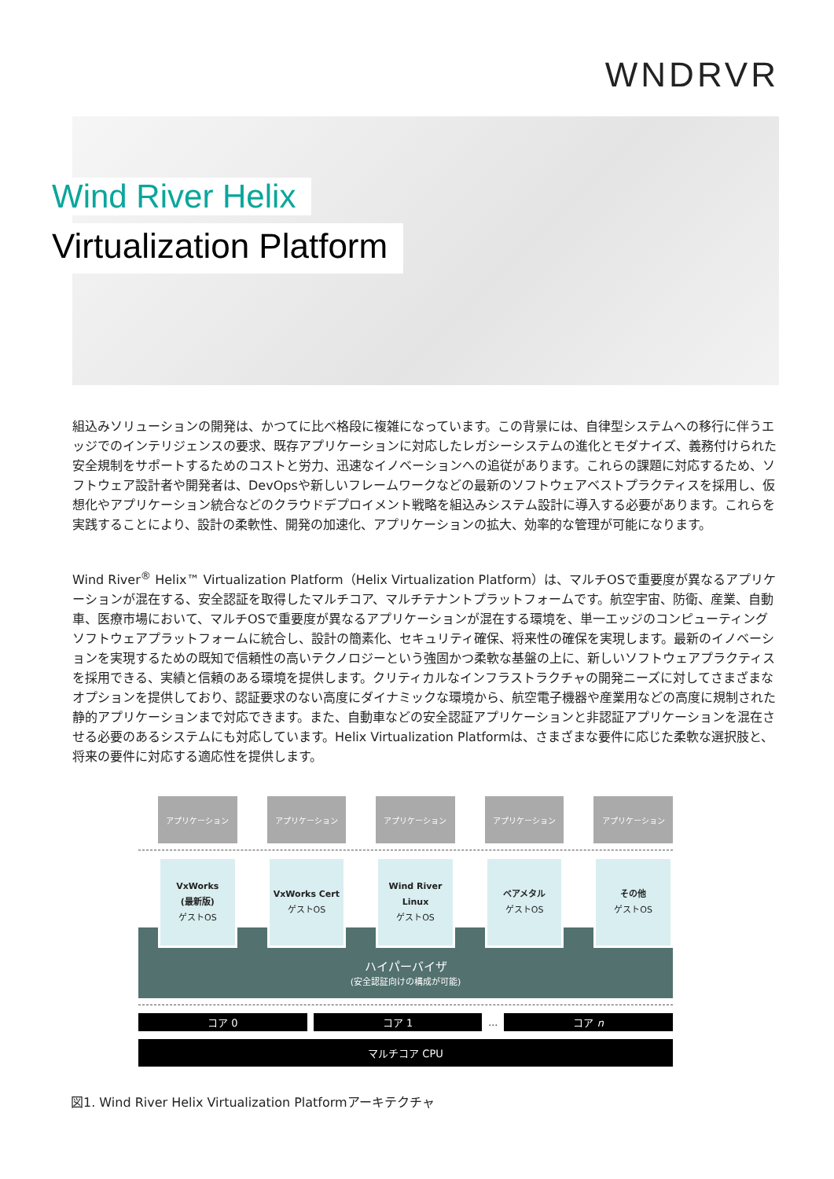WNDRVR
Wind River Helix
Virtualization Platform
組込みソリューションの開発は、かつてに比べ格段に複雑になっています。この背景には、自律型システムへの移行に伴うエッジでのインテリジェンスの要求、既存アプリケーションに対応したレガシーシステムの進化とモダナイズ、義務付けられた安全規制をサポートするためのコストと労力、迅速なイノベーションへの追従があります。これらの課題に対応するため、ソフトウェア設計者や開発者は、DevOpsや新しいフレームワークなどの最新のソフトウェアベストプラクティスを採用し、仮想化やアプリケーション統合などのクラウドデプロイメント戦略を組込みシステム設計に導入する必要があります。これらを実践することにより、設計の柔軟性、開発の加速化、アプリケーションの拡大、効率的な管理が可能になります。
Wind River<sup>®</sup> Helix™ Virtualization Platform（Helix Virtualization Platform）は、マルチOSで重要度が異なるアプリケーションが混在する、安全認証を取得したマルチコア、マルチテナントプラットフォームです。航空宇宙、防衛、産業、自動車、医療市場において、マルチOSで重要度が異なるアプリケーションが混在する環境を、単一エッジのコンピューティングソフトウェアプラットフォームに統合し、設計の簡素化、セキュリティ確保、将来性の確保を実現します。最新のイノベーションを実現するための既知で信頼性の高いテクノロジーという強固かつ柔軟な基盤の上に、新しいソフトウェアプラクティスを採用できる、実績と信頼のある環境を提供します。クリティカルなインフラストラクチャの開発ニーズに対してさまざまなオプションを提供しており、認証要求のない高度にダイナミックな環境から、航空電子機器や産業用などの高度に規制された静的アプリケーションまで対応できます。また、自動車などの安全認証アプリケーションと非認証アプリケーションを混在させる必要のあるシステムにも対応しています。Helix Virtualization Platformは、さまざまな要件に応じた柔軟な選択肢と、将来の要件に対応する適応性を提供します。
アプリケーション アプリケーション アプリケーション アプリケーション アプリケーション
VxWorks
(最新版)
ゲストOS
VxWorks Cert
ゲストOS
Wind River
Linux
ゲストOS
ベアメタル
ゲストOS
その他
ゲストOS
ハイパーバイザ
(安全認証向けの構成が可能)
コア 0 コア 1 … コア n
マルチコア CPU
図1. Wind River Helix Virtualization Platformアーキテクチャ